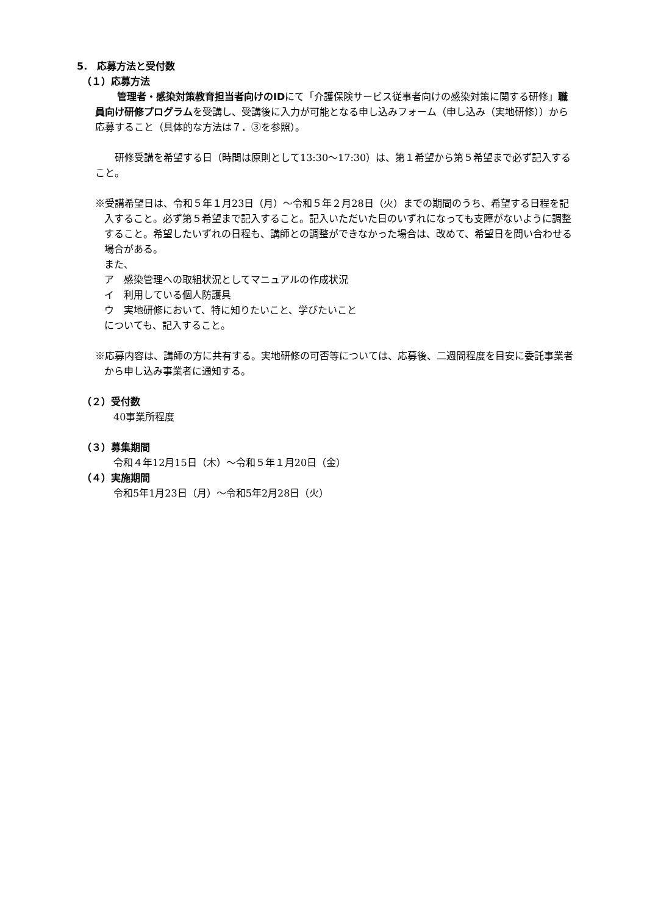5.　応募方法と受付数
（１）応募方法
　管理者・感染対策教育担当者向けのIDにて「介護保険サービス従事者向けの感染対策に関する研修」職員向け研修プログラムを受講し、受講後に入力が可能となる申し込みフォーム（申し込み（実地研修））から応募すること（具体的な方法は７．③を参照）。
　　研修受講を希望する日（時間は原則として13:30～17:30）は、第１希望から第５希望まで必ず記入すること。
※受講希望日は、令和５年１月23日（月）～令和５年２月28日（火）までの期間のうち、希望する日程を記入すること。必ず第５希望まで記入すること。記入いただいた日のいずれになっても支障がないように調整すること。希望したいずれの日程も、講師との調整ができなかった場合は、改めて、希望日を問い合わせる場合がある。
また、
ア　感染管理への取組状況としてマニュアルの作成状況
イ　利用している個人防護具
ウ　実地研修において、特に知りたいこと、学びたいこと
についても、記入すること。
※応募内容は、講師の方に共有する。実地研修の可否等については、応募後、二週間程度を目安に委託事業者から申し込み事業者に通知する。
（２）受付数
40事業所程度
（３）募集期間
令和４年12月15日（木）～令和５年１月20日（金）
（４）実施期間
令和5年1月23日（月）～令和5年2月28日（火）